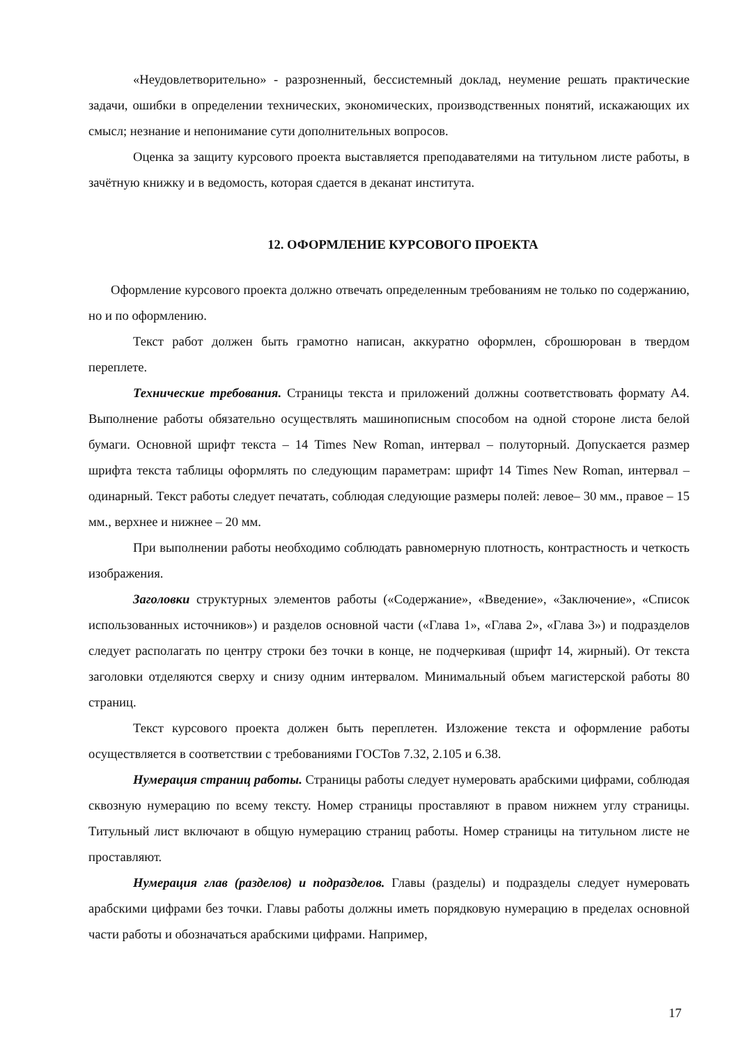«Неудовлетворительно» - разрозненный, бессистемный доклад, неумение решать практические задачи, ошибки в определении технических, экономических, производственных понятий, искажающих их смысл; незнание и непонимание сути дополнительных вопросов.
Оценка за защиту курсового проекта выставляется преподавателями на титульном листе работы, в зачётную книжку и в ведомость, которая сдается в деканат института.
12. ОФОРМЛЕНИЕ КУРСОВОГО ПРОЕКТА
Оформление курсового проекта должно отвечать определенным требованиям не только по содержанию, но и по оформлению.
Текст работ должен быть грамотно написан, аккуратно оформлен, сброшюрован в твердом переплете.
Технические требования. Страницы текста и приложений должны соответствовать формату А4. Выполнение работы обязательно осуществлять машинописным способом на одной стороне листа белой бумаги. Основной шрифт текста – 14 Times New Roman, интервал – полуторный. Допускается размер шрифта текста таблицы оформлять по следующим параметрам: шрифт 14 Times New Roman, интервал – одинарный. Текст работы следует печатать, соблюдая следующие размеры полей: левое– 30 мм., правое – 15 мм., верхнее и нижнее – 20 мм.
При выполнении работы необходимо соблюдать равномерную плотность, контрастность и четкость изображения.
Заголовки структурных элементов работы («Содержание», «Введение», «Заключение», «Список использованных источников») и разделов основной части («Глава 1», «Глава 2», «Глава 3») и подразделов следует располагать по центру строки без точки в конце, не подчеркивая (шрифт 14, жирный). От текста заголовки отделяются сверху и снизу одним интервалом. Минимальный объем магистерской работы 80 страниц.
Текст курсового проекта должен быть переплетен. Изложение текста и оформление работы осуществляется в соответствии с требованиями ГОСТов 7.32, 2.105 и 6.38.
Нумерация страниц работы. Страницы работы следует нумеровать арабскими цифрами, соблюдая сквозную нумерацию по всему тексту. Номер страницы проставляют в правом нижнем углу страницы. Титульный лист включают в общую нумерацию страниц работы. Номер страницы на титульном листе не проставляют.
Нумерация глав (разделов) и подразделов. Главы (разделы) и подразделы следует нумеровать арабскими цифрами без точки. Главы работы должны иметь порядковую нумерацию в пределах основной части работы и обозначаться арабскими цифрами. Например,
17